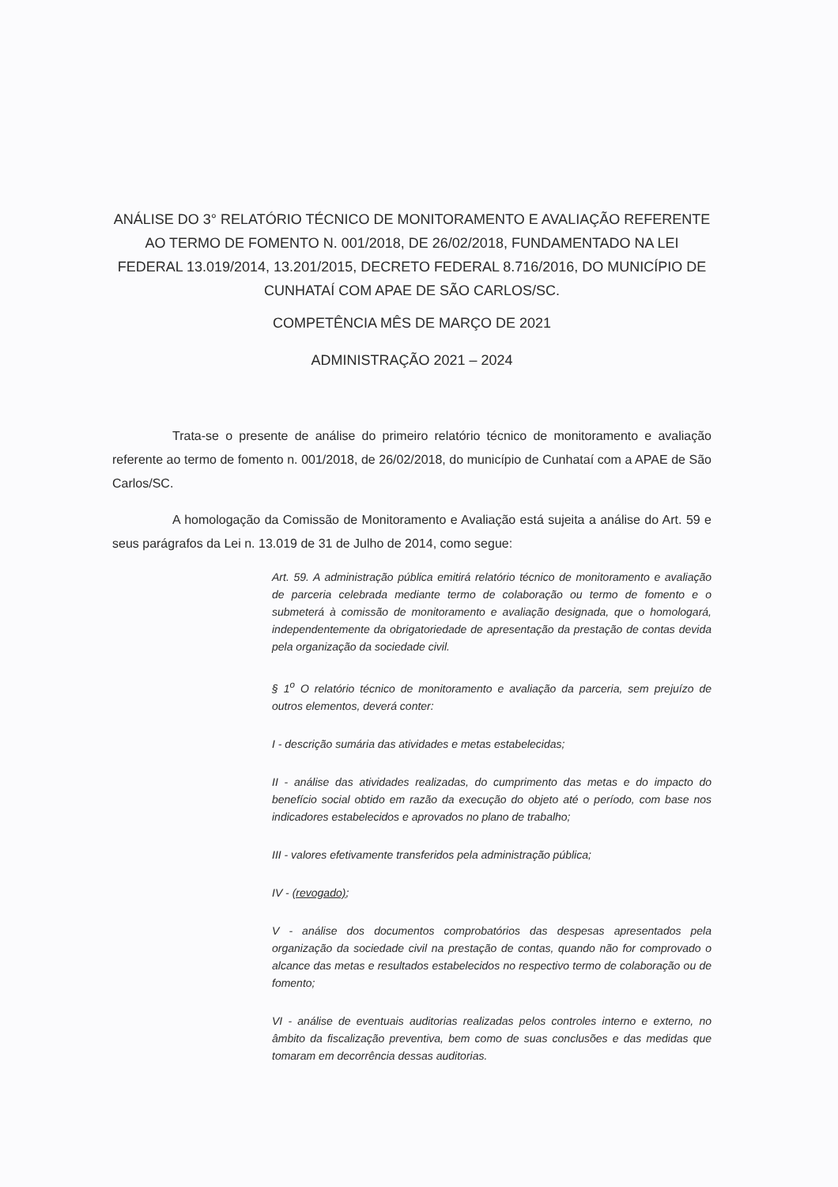ANÁLISE DO 3° RELATÓRIO TÉCNICO DE MONITORAMENTO E AVALIAÇÃO REFERENTE AO TERMO DE FOMENTO N. 001/2018, DE 26/02/2018, FUNDAMENTADO NA LEI FEDERAL 13.019/2014, 13.201/2015, DECRETO FEDERAL 8.716/2016, DO MUNICÍPIO DE CUNHATAÍ COM APAE DE SÃO CARLOS/SC.
COMPETÊNCIA MÊS DE MARÇO DE 2021
ADMINISTRAÇÃO 2021 – 2024
Trata-se o presente de análise do primeiro relatório técnico de monitoramento e avaliação referente ao termo de fomento n. 001/2018, de 26/02/2018, do município de Cunhataí com a APAE de São Carlos/SC.
A homologação da Comissão de Monitoramento e Avaliação está sujeita a análise do Art. 59 e seus parágrafos da Lei n. 13.019 de 31 de Julho de 2014, como segue:
Art. 59. A administração pública emitirá relatório técnico de monitoramento e avaliação de parceria celebrada mediante termo de colaboração ou termo de fomento e o submeterá à comissão de monitoramento e avaliação designada, que o homologará, independentemente da obrigatoriedade de apresentação da prestação de contas devida pela organização da sociedade civil.
§ 1<sup>o</sup> O relatório técnico de monitoramento e avaliação da parceria, sem prejuízo de outros elementos, deverá conter:
I - descrição sumária das atividades e metas estabelecidas;
II - análise das atividades realizadas, do cumprimento das metas e do impacto do benefício social obtido em razão da execução do objeto até o período, com base nos indicadores estabelecidos e aprovados no plano de trabalho;
III - valores efetivamente transferidos pela administração pública;
IV - (revogado);
V - análise dos documentos comprobatórios das despesas apresentados pela organização da sociedade civil na prestação de contas, quando não for comprovado o alcance das metas e resultados estabelecidos no respectivo termo de colaboração ou de fomento;
VI - análise de eventuais auditorias realizadas pelos controles interno e externo, no âmbito da fiscalização preventiva, bem como de suas conclusões e das medidas que tomaram em decorrência dessas auditorias.